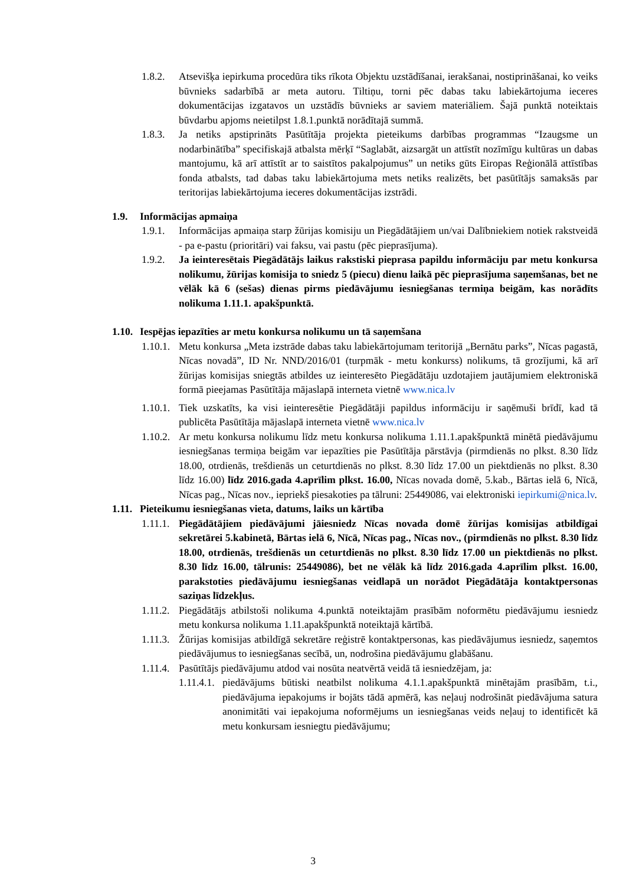1.8.2. Atsevišķa iepirkuma procedūra tiks rīkota Objektu uzstādīšanai, ierakšanai, nostiprināšanai, ko veiks būvnieks sadarbībā ar meta autoru. Tiltiņu, torni pēc dabas taku labiekārtojuma ieceres dokumentācijas izgatavos un uzstādīs būvnieks ar saviem materiāliem. Šajā punktā noteiktais būvdarbu apjoms neietilpst 1.8.1.punktā norādītajā summā.
1.8.3. Ja netiks apstiprināts Pasūtītāja projekta pieteikums darbības programmas “Izaugsme un nodarbinātība” specifiskajā atbalsta mērķī “Saglabāt, aizsargāt un attīstīt nozīmīgu kultūras un dabas mantojumu, kā arī attīstīt ar to saistītos pakalpojumus” un netiks gūts Eiropas Reģionālā attīstības fonda atbalsts, tad dabas taku labiekārtojuma mets netiks realizēts, bet pasūtītājs samaksās par teritorijas labiekārtojuma ieceres dokumentācijas izstrādi.
1.9. Informācijas apmaiņa
1.9.1. Informācijas apmaiņa starp žūrijas komisiju un Piegādātājiem un/vai Dalībniekiem notiek rakstveidā - pa e-pastu (prioritāri) vai faksu, vai pastu (pēc pieprasījuma).
1.9.2. Ja ieinteresētais Piegādātājs laikus rakstiski pieprasa papildu informāciju par metu konkursa nolikumu, žūrijas komisija to sniedz 5 (piecu) dienu laikā pēc pieprasījuma saņemšanas, bet ne vēlāk kā 6 (sešas) dienas pirms piedāvājumu iesniegšanas termiņa beigām, kas norādīts nolikuma 1.11.1. apakšpunktā.
1.10.
Iespējas iepazīties ar metu konkursa nolikumu un tā saņemšana
1.10.1.
Metu konkursa „Meta izstrāde dabas taku labiekārtojumam teritorijā „Bernātu parks”, Nīcas pagastā, Nīcas novadā”, ID Nr. NND/2016/01 (turpmāk - metu konkurss) nolikums, tā grozījumi, kā arī žūrijas komisijas sniegtās atbildes uz ieinteresēto Piegādātāju uzdotajiem jautājumiem elektroniskā formā pieejamas Pasūtītāja mājaslapā interneta vietnē www.nica.lv
1.10.1.
Tiek uzskatīts, ka visi ieinteresētie Piegādātāji papildus informāciju ir saņēmuši brīdī, kad tā publicēta Pasūtītāja mājaslapā interneta vietnē www.nica.lv
1.10.2.
Ar metu konkursa nolikumu līdz metu konkursa nolikuma 1.11.1.apakšpunktā minētā piedāvājumu iesniegšanas termiņa beigām var iepazīties pie Pasūtītāja pārstāvja (pirmdienās no plkst. 8.30 līdz 18.00, otrdienās, trešdienās un ceturtdienās no plkst. 8.30 līdz 17.00 un piektdienās no plkst. 8.30 līdz 16.00) līdz 2016.gada 4.aprīlim plkst. 16.00, Nīcas novada domē, 5.kab., Bārtas ielā 6, Nīcā, Nīcas pag., Nīcas nov., iepriekš piesakoties pa tālruni: 25449086, vai elektroniski iepirkumi@nica.lv.
1.11.
Pieteikumu iesniegšanas vieta, datums, laiks un kārtība
1.11.1.
Piegādātājiem piedāvājumi jāiesniedz Nīcas novada domē žūrijas komisijas atbildīgai sekretārei 5.kabinetā, Bārtas ielā 6, Nīcā, Nīcas pag., Nīcas nov., (pirmdienās no plkst. 8.30 līdz 18.00, otrdienās, trešdienās un ceturtdienās no plkst. 8.30 līdz 17.00 un piektdienās no plkst. 8.30 līdz 16.00, tālrunis: 25449086), bet ne vēlāk kā līdz 2016.gada 4.aprīlim plkst. 16.00, parakstoties piedāvājumu iesniegšanas veidlapā un norādot Piegādātāja kontaktpersonas saziņas līdzekļus.
1.11.2.
Piegādātājs atbilstoši nolikuma 4.punktā noteiktajām prasībām noformētu piedāvājumu iesniedz metu konkursa nolikuma 1.11.apakšpunktā noteiktajā kārtībā.
1.11.3.
Žūrijas komisijas atbildīgā sekretāre reģistrē kontaktpersonas, kas piedāvājumus iesniedz, saņemtos piedāvājumus to iesniegšanas secībā, un, nodrošina piedāvājumu glabāšanu.
1.11.4.
Pasūtītājs piedāvājumu atdod vai nosūta neatvērtā veidā tā iesniedzējam, ja:
1.11.4.1.
piedāvājums būtiski neatbilst nolikuma 4.1.1.apakšpunktā minētajām prasībām, t.i., piedāvājuma iepakojums ir bojāts tādā apmērā, kas neļauj nodrošināt piedāvājuma satura anonimitāti vai iepakojuma noformējums un iesniegšanas veids neļauj to identificēt kā metu konkursam iesniegtu piedāvājumu;
3